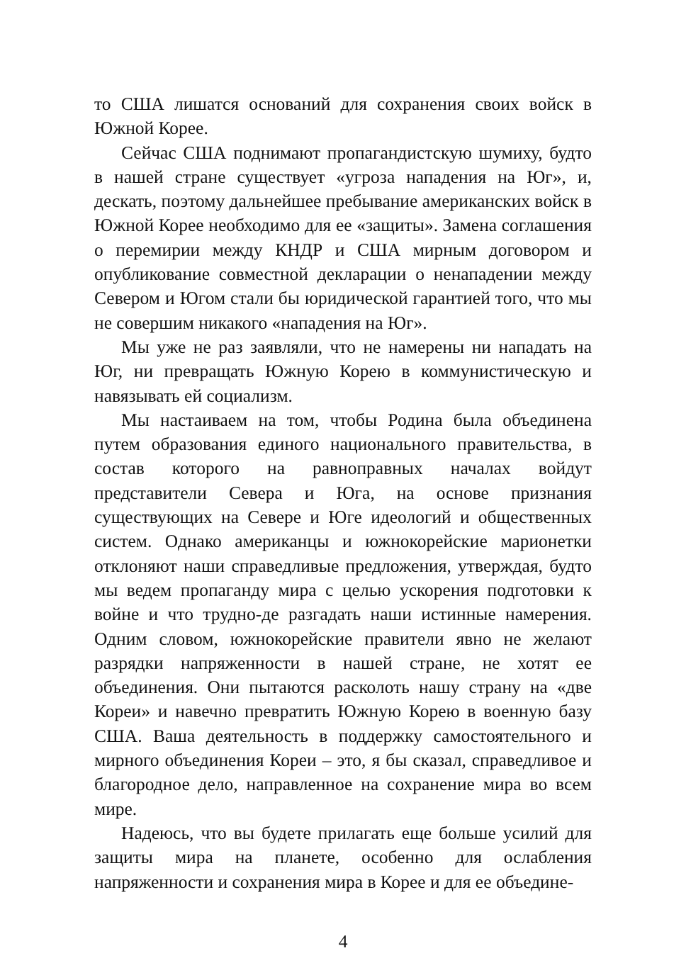то США лишатся оснований для сохранения своих войск в Южной Корее.
Сейчас США поднимают пропагандистскую шумиху, будто в нашей стране существует «угроза нападения на Юг», и, дескать, поэтому дальнейшее пребывание американских войск в Южной Корее необходимо для ее «защиты». Замена соглашения о перемирии между КНДР и США мирным договором и опубликование совместной декларации о ненападении между Севером и Югом стали бы юридической гарантией того, что мы не совершим никакого «нападения на Юг».
Мы уже не раз заявляли, что не намерены ни нападать на Юг, ни превращать Южную Корею в коммунистическую и навязывать ей социализм.
Мы настаиваем на том, чтобы Родина была объединена путем образования единого национального правительства, в состав которого на равноправных началах войдут представители Севера и Юга, на основе признания существующих на Севере и Юге идеологий и общественных систем. Однако американцы и южнокорейские марионетки отклоняют наши справедливые предложения, утверждая, будто мы ведем пропаганду мира с целью ускорения подготовки к войне и что трудно-де разгадать наши истинные намерения. Одним словом, южнокорейские правители явно не желают разрядки напряженности в нашей стране, не хотят ее объединения. Они пытаются расколоть нашу страну на «две Кореи» и навечно превратить Южную Корею в военную базу США. Ваша деятельность в поддержку самостоятельного и мирного объединения Кореи – это, я бы сказал, справедливое и благородное дело, направленное на сохранение мира во всем мире.
Надеюсь, что вы будете прилагать еще больше усилий для защиты мира на планете, особенно для ослабления напряженности и сохранения мира в Корее и для ее объедине-
4